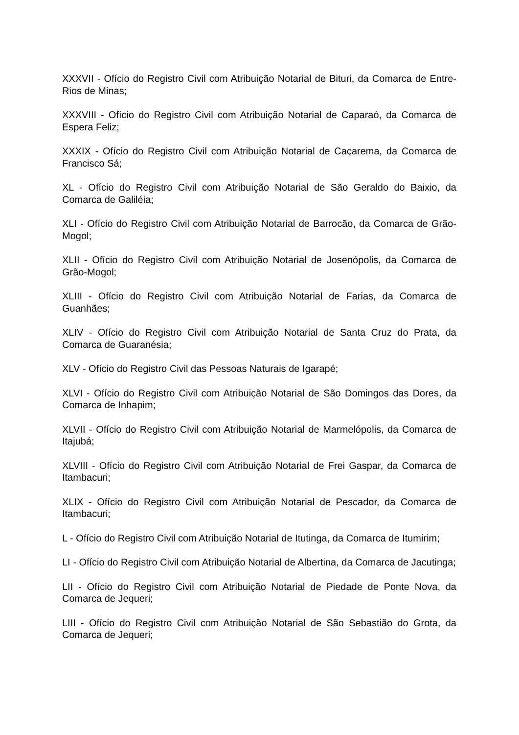XXXVII - Ofício do Registro Civil com Atribuição Notarial de Bituri, da Comarca de Entre-Rios de Minas;
XXXVIII - Ofício do Registro Civil com Atribuição Notarial de Caparaó, da Comarca de Espera Feliz;
XXXIX - Ofício do Registro Civil com Atribuição Notarial de Caçarema, da Comarca de Francisco Sá;
XL - Ofício do Registro Civil com Atribuição Notarial de São Geraldo do Baixio, da Comarca de Galiléia;
XLI - Ofício do Registro Civil com Atribuição Notarial de Barrocão, da Comarca de Grão-Mogol;
XLII - Ofício do Registro Civil com Atribuição Notarial de Josenópolis, da Comarca de Grão-Mogol;
XLIII - Ofício do Registro Civil com Atribuição Notarial de Farias, da Comarca de Guanhães;
XLIV - Ofício do Registro Civil com Atribuição Notarial de Santa Cruz do Prata, da Comarca de Guaranésia;
XLV - Ofício do Registro Civil das Pessoas Naturais de Igarapé;
XLVI - Ofício do Registro Civil com Atribuição Notarial de São Domingos das Dores, da Comarca de Inhapim;
XLVII - Ofício do Registro Civil com Atribuição Notarial de Marmelópolis, da Comarca de Itajubá;
XLVIII - Ofício do Registro Civil com Atribuição Notarial de Frei Gaspar, da Comarca de Itambacuri;
XLIX - Ofício do Registro Civil com Atribuição Notarial de Pescador, da Comarca de Itambacuri;
L - Ofício do Registro Civil com Atribuição Notarial de Itutinga, da Comarca de Itumirim;
LI - Ofício do Registro Civil com Atribuição Notarial de Albertina, da Comarca de Jacutinga;
LII - Ofício do Registro Civil com Atribuição Notarial de Piedade de Ponte Nova, da Comarca de Jequeri;
LIII - Ofício do Registro Civil com Atribuição Notarial de São Sebastião do Grota, da Comarca de Jequeri;